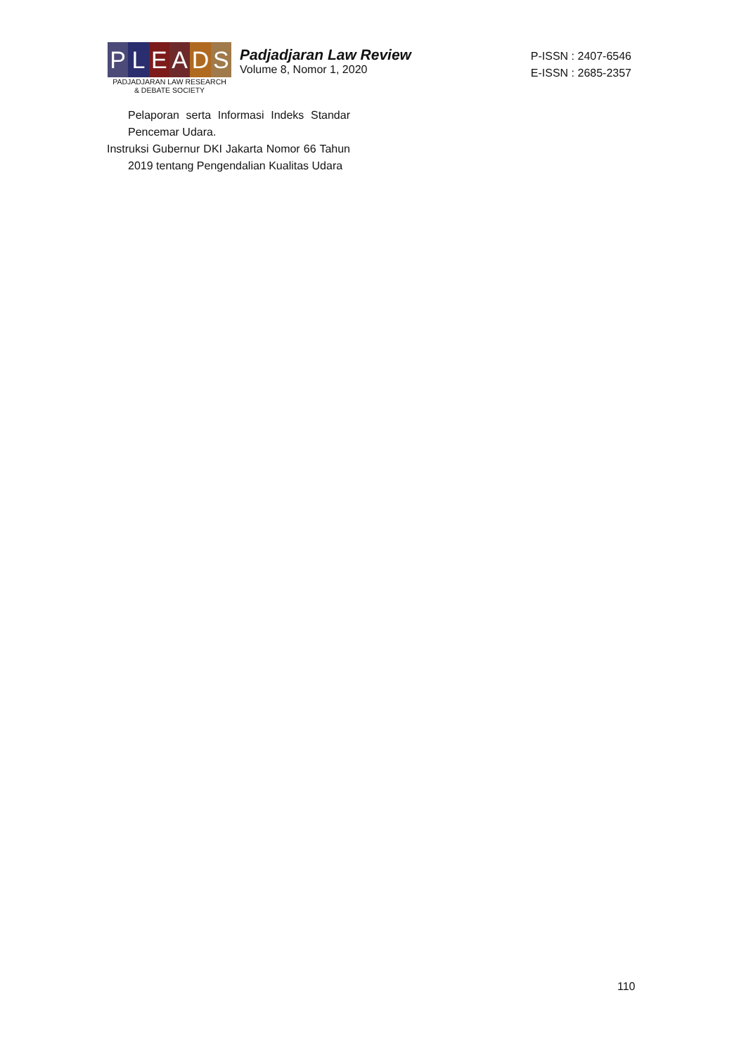P L E A D S
PADJADJARAN LAW RESEARCH
& DEBATE SOCIETY
Padjadjaran Law Review
Volume 8, Nomor 1, 2020
P-ISSN : 2407-6546
E-ISSN : 2685-2357
Pelaporan serta Informasi Indeks Standar Pencemar Udara.
Instruksi Gubernur DKI Jakarta Nomor 66 Tahun 2019 tentang Pengendalian Kualitas Udara
110